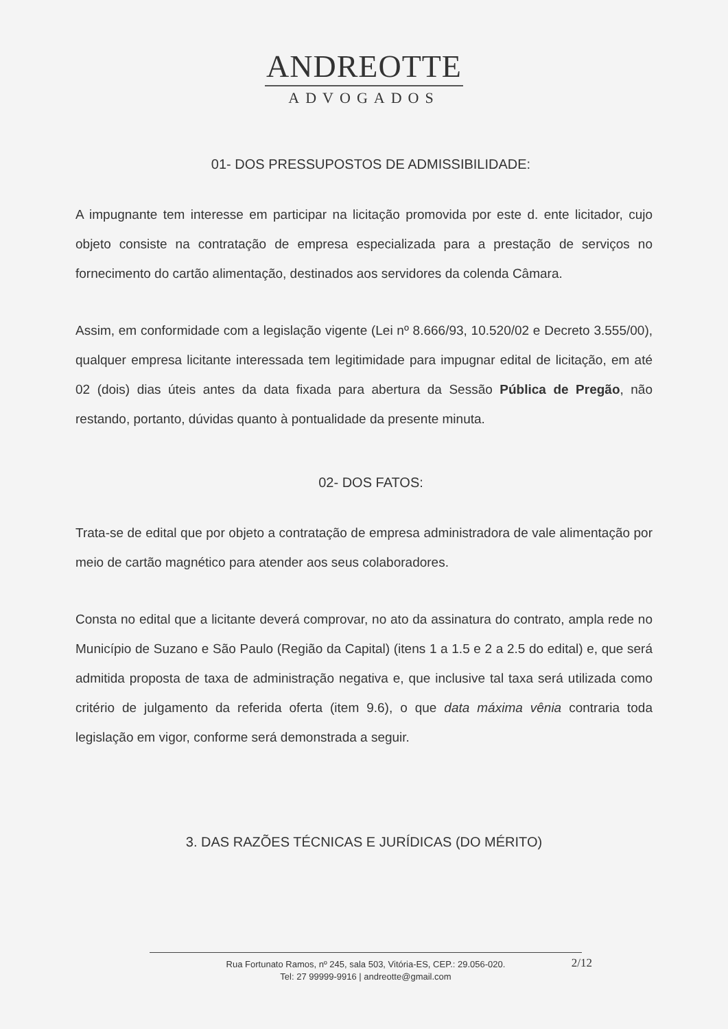ANDREOTTE
ADVOGADOS
01- DOS PRESSUPOSTOS DE ADMISSIBILIDADE:
A impugnante tem interesse em participar na licitação promovida por este d. ente licitador, cujo objeto consiste na contratação de empresa especializada para a prestação de serviços no fornecimento do cartão alimentação, destinados aos servidores da colenda Câmara.
Assim, em conformidade com a legislação vigente (Lei nº 8.666/93, 10.520/02 e Decreto 3.555/00), qualquer empresa licitante interessada tem legitimidade para impugnar edital de licitação, em até 02 (dois) dias úteis antes da data fixada para abertura da Sessão Pública de Pregão, não restando, portanto, dúvidas quanto à pontualidade da presente minuta.
02- DOS FATOS:
Trata-se de edital que por objeto a contratação de empresa administradora de vale alimentação por meio de cartão magnético para atender aos seus colaboradores.
Consta no edital que a licitante deverá comprovar, no ato da assinatura do contrato, ampla rede no Município de Suzano e São Paulo (Região da Capital) (itens 1 a 1.5 e 2 a 2.5 do edital) e, que será admitida proposta de taxa de administração negativa e, que inclusive tal taxa será utilizada como critério de julgamento da referida oferta (item 9.6), o que data máxima vênia contraria toda legislação em vigor, conforme será demonstrada a seguir.
3. DAS RAZÕES TÉCNICAS E JURÍDICAS (DO MÉRITO)
Rua Fortunato Ramos, nº 245, sala 503, Vitória-ES, CEP.: 29.056-020.
Tel: 27 99999-9916 | andreotte@gmail.com
2/12